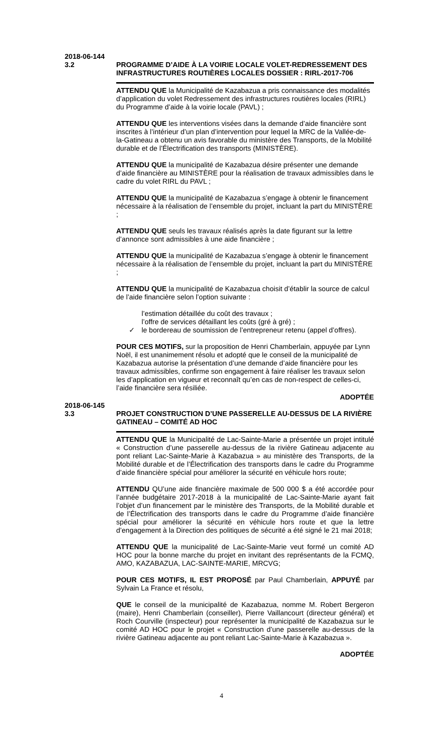2018-06-144
3.2 PROGRAMME D’AIDE À LA VOIRIE LOCALE VOLET-REDRESSEMENT DES INFRASTRUCTURES ROUTIÈRES LOCALES DOSSIER : RIRL-2017-706
ATTENDU QUE la Municipalité de Kazabazua a pris connaissance des modalités d’application du volet Redressement des infrastructures routières locales (RIRL) du Programme d’aide à la voirie locale (PAVL) ;
ATTENDU QUE les interventions visées dans la demande d’aide financière sont inscrites à l’intérieur d’un plan d’intervention pour lequel la MRC de la Vallée-de-la-Gatineau a obtenu un avis favorable du ministère des Transports, de la Mobilité durable et de l’Électrification des transports (MINISTÈRE).
ATTENDU QUE la municipalité de Kazabazua désire présenter une demande d’aide financière au MINISTÈRE pour la réalisation de travaux admissibles dans le cadre du volet RIRL du PAVL ;
ATTENDU QUE la municipalité de Kazabazua s’engage à obtenir le financement nécessaire à la réalisation de l’ensemble du projet, incluant la part du MINISTÈRE ;
ATTENDU QUE seuls les travaux réalisés après la date figurant sur la lettre d’annonce sont admissibles à une aide financière ;
ATTENDU QUE la municipalité de Kazabazua s’engage à obtenir le financement nécessaire à la réalisation de l’ensemble du projet, incluant la part du MINISTÈRE ;
ATTENDU QUE la municipalité de Kazabazua choisit d’établir la source de calcul de l’aide financière selon l’option suivante :
l’estimation détaillée du coût des travaux ;
l’offre de services détaillant les coûts (gré à gré) ;
✓ le bordereau de soumission de l’entrepreneur retenu (appel d’offres).
POUR CES MOTIFS, sur la proposition de Henri Chamberlain, appuyée par Lynn Noël, il est unanimement résolu et adopté que le conseil de la municipalité de Kazabazua autorise la présentation d’une demande d’aide financière pour les travaux admissibles, confirme son engagement à faire réaliser les travaux selon les d’application en vigueur et reconnaît qu’en cas de non-respect de celles-ci, l’aide financière sera résiliée.
ADOPTÉE
2018-06-145
3.3 PROJET CONSTRUCTION D’UNE PASSERELLE AU-DESSUS DE LA RIVIÈRE GATINEAU – COMITÉ AD HOC
ATTENDU QUE la Municipalité de Lac-Sainte-Marie a présentée un projet intitulé « Construction d’une passerelle au-dessus de la rivière Gatineau adjacente au pont reliant Lac-Sainte-Marie à Kazabazua » au ministère des Transports, de la Mobilité durable et de l’Électrification des transports dans le cadre du Programme d’aide financière spécial pour améliorer la sécurité en véhicule hors route;
ATTENDU QU’une aide financière maximale de 500 000 $ a été accordée pour l’année budgétaire 2017-2018 à la municipalité de Lac-Sainte-Marie ayant fait l’objet d’un financement par le ministère des Transports, de la Mobilité durable et de l’Électrification des transports dans le cadre du Programme d’aide financière spécial pour améliorer la sécurité en véhicule hors route et que la lettre d’engagement à la Direction des politiques de sécurité a été signé le 21 mai 2018;
ATTENDU QUE la municipalité de Lac-Sainte-Marie veut formé un comité AD HOC pour la bonne marche du projet en invitant des représentants de la FCMQ, AMO, KAZABAZUA, LAC-SAINTE-MARIE, MRCVG;
POUR CES MOTIFS, IL EST PROPOSÉ par Paul Chamberlain, APPUYÉ par Sylvain La France et résolu,
QUE le conseil de la municipalité de Kazabazua, nomme M. Robert Bergeron (maire), Henri Chamberlain (conseiller), Pierre Vaillancourt (directeur général) et Roch Courville (inspecteur) pour représenter la municipalité de Kazabazua sur le comité AD HOC pour le projet « Construction d’une passerelle au-dessus de la rivière Gatineau adjacente au pont reliant Lac-Sainte-Marie à Kazabazua ».
ADOPTÉE
4